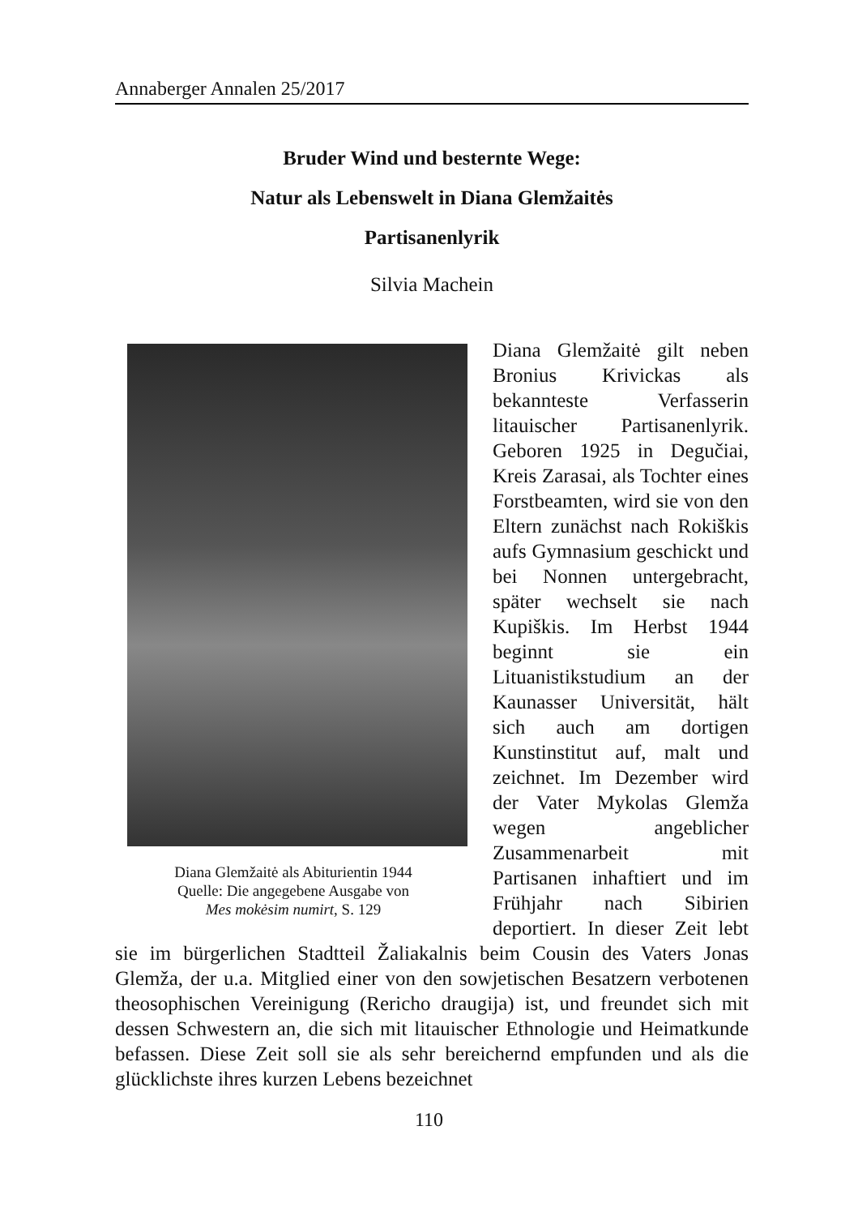Annaberger Annalen 25/2017
Bruder Wind und besternte Wege:
Natur als Lebenswelt in Diana Glemžaitės
Partisanenlyrik
Silvia Machein
Diana Glemžaitė als Abiturientin 1944
Quelle: Die angegebene Ausgabe von
Mes mokėsim numirt, S. 129
Diana Glemžaitė gilt neben Bronius Krivickas als bekannteste Verfasserin litauischer Partisanenlyrik. Geboren 1925 in Degučiai, Kreis Zarasai, als Tochter eines Forstbeamten, wird sie von den Eltern zunächst nach Rokiškis aufs Gymnasium geschickt und bei Nonnen untergebracht, später wechselt sie nach Kupiškis. Im Herbst 1944 beginnt sie ein Lituanistikstudium an der Kaunasser Universität, hält sich auch am dortigen Kunstinstitut auf, malt und zeichnet. Im Dezember wird der Vater Mykolas Glemža wegen angeblicher Zusammenarbeit mit Partisanen inhaftiert und im Frühjahr nach Sibirien deportiert. In dieser Zeit lebt sie im bürgerlichen Stadtteil Žaliakalnis beim Cousin des Vaters Jonas Glemža, der u.a. Mitglied einer von den sowjetischen Besatzern verbotenen theosophischen Vereinigung (Rericho draugija) ist, und freundet sich mit dessen Schwestern an, die sich mit litauischer Ethnologie und Heimatkunde befassen. Diese Zeit soll sie als sehr bereichernd empfunden und als die glücklichste ihres kurzen Lebens bezeichnet
110